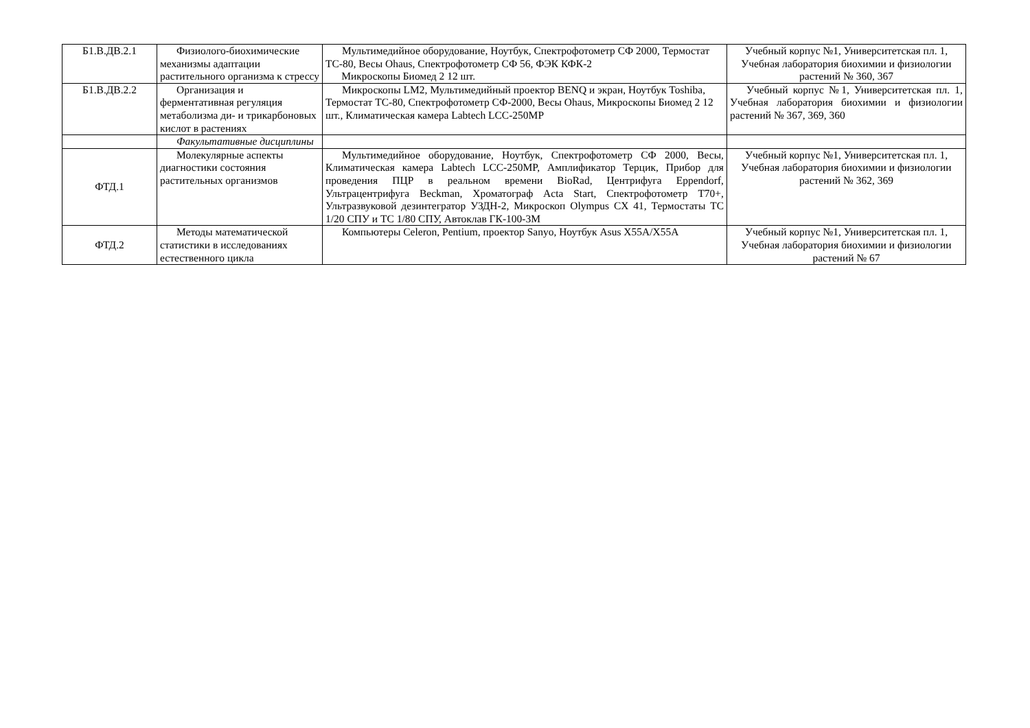| Б1.В.ДВ.2.1 | Физиолого-биохимические механизмы адаптации растительного организма к стрессу | Мультимедийное оборудование, Ноутбук, Спектрофотометр СФ 2000, Термостат ТС-80, Весы Ohaus, Спектрофотометр СФ 56, ФЭК КФК-2 Микроскопы Биомед 2 12 шт. | Учебный корпус №1, Университетская пл. 1, Учебная лаборатория биохимии и физиологии растений № 360, 367 |
| Б1.В.ДВ.2.2 | Организация и ферментативная регуляция метаболизма ди- и трикарбоновых кислот в растениях | Микроскопы LM2, Мультимедийный проектор BENQ и экран, Ноутбук Toshiba, Термостат ТС-80, Спектрофотометр СФ-2000, Весы Ohaus, Микроскопы Биомед 2 12 шт., Климатическая камера Labtech LCC-250MP | Учебный корпус №1, Университетская пл. 1, Учебная лаборатория биохимии и физиологии растений № 367, 369, 360 |
| | Факультативные дисциплины | | |
| ФТД.1 | Молекулярные аспекты диагностики состояния растительных организмов | Мультимедийное оборудование, Ноутбук, Спектрофотометр СФ 2000, Весы, Климатическая камера Labtech LCC-250MP, Амплификатор Терцик, Прибор для проведения ПЦР в реальном времени BioRad, Центрифуга Eppendorf, Ультрацентрифуга Beckman, Хроматограф Acta Start, Спектрофотометр Т70+, Ультразвуковой дезинтегратор УЗДН-2, Микроскоп Olympus CX 41, Термостаты ТС 1/20 СПУ и ТС 1/80 СПУ, Автоклав ГК-100-3М | Учебный корпус №1, Университетская пл. 1, Учебная лаборатория биохимии и физиологии растений № 362, 369 |
| ФТД.2 | Методы математической статистики в исследованиях естественного цикла | Компьютеры Celeron, Pentium, проектор Sanyo, Ноутбук Asus X55A/X55A | Учебный корпус №1, Университетская пл. 1, Учебная лаборатория биохимии и физиологии растений № 67 |